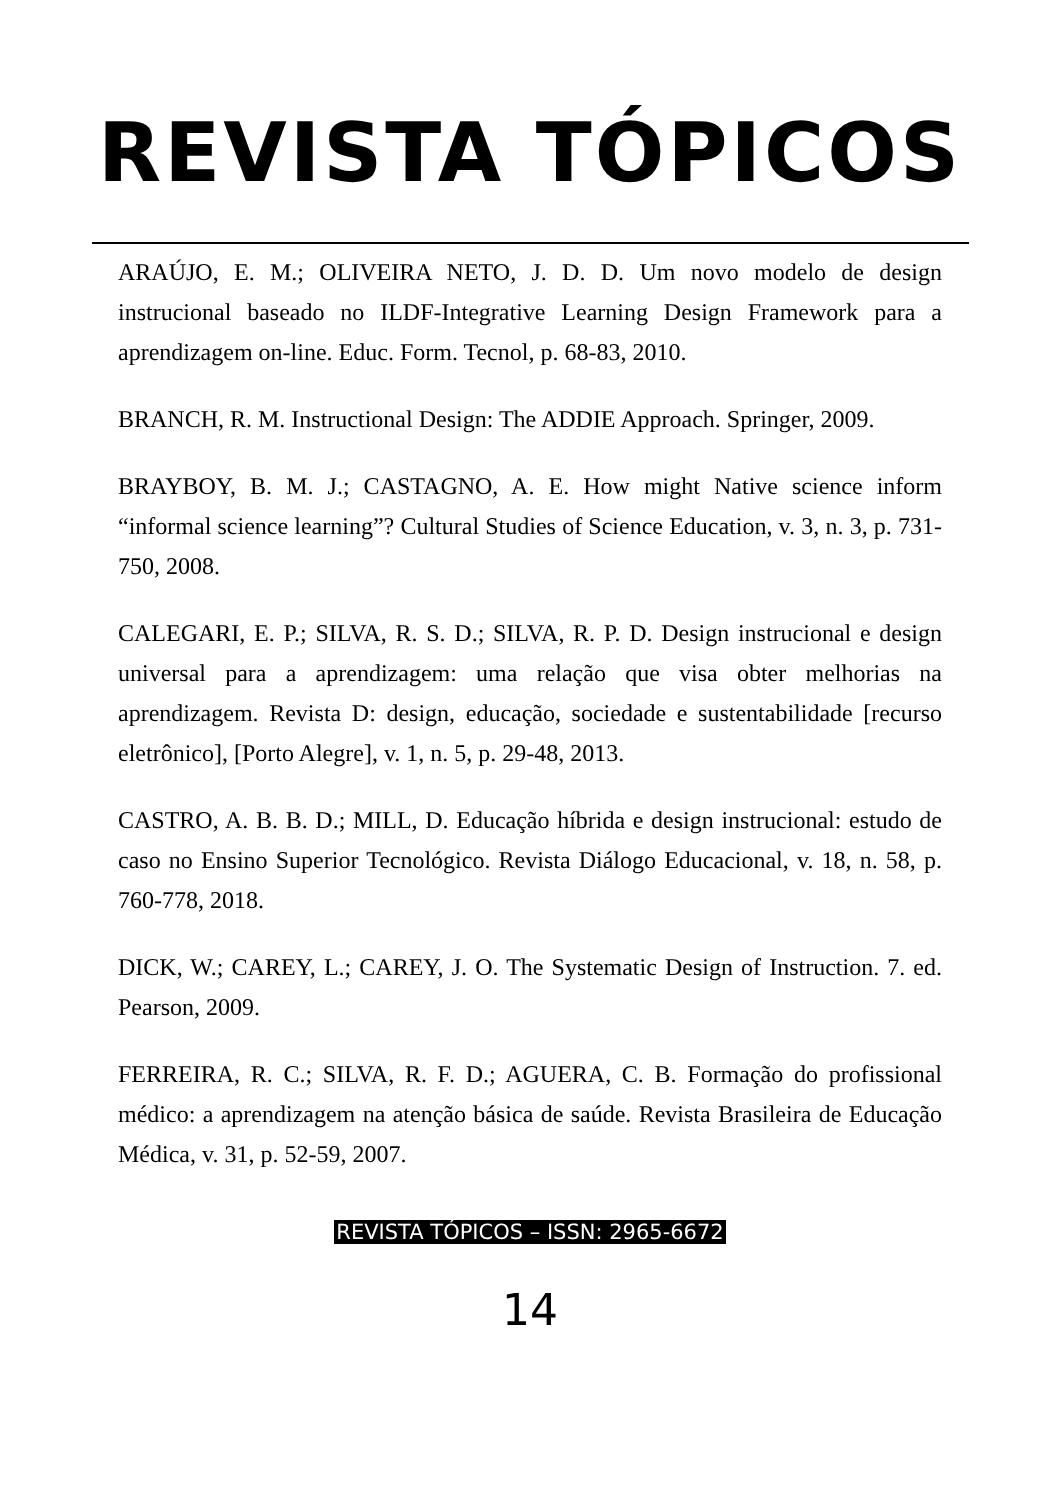REVISTA TÓPICOS
ARAÚJO, E. M.; OLIVEIRA NETO, J. D. D. Um novo modelo de design instrucional baseado no ILDF-Integrative Learning Design Framework para a aprendizagem on-line. Educ. Form. Tecnol, p. 68-83, 2010.
BRANCH, R. M. Instructional Design: The ADDIE Approach. Springer, 2009.
BRAYBOY, B. M. J.; CASTAGNO, A. E. How might Native science inform “informal science learning”? Cultural Studies of Science Education, v. 3, n. 3, p. 731-750, 2008.
CALEGARI, E. P.; SILVA, R. S. D.; SILVA, R. P. D. Design instrucional e design universal para a aprendizagem: uma relação que visa obter melhorias na aprendizagem. Revista D: design, educação, sociedade e sustentabilidade [recurso eletrônico], [Porto Alegre], v. 1, n. 5, p. 29-48, 2013.
CASTRO, A. B. B. D.; MILL, D. Educação híbrida e design instrucional: estudo de caso no Ensino Superior Tecnológico. Revista Diálogo Educacional, v. 18, n. 58, p. 760-778, 2018.
DICK, W.; CAREY, L.; CAREY, J. O. The Systematic Design of Instruction. 7. ed. Pearson, 2009.
FERREIRA, R. C.; SILVA, R. F. D.; AGUERA, C. B. Formação do profissional médico: a aprendizagem na atenção básica de saúde. Revista Brasileira de Educação Médica, v. 31, p. 52-59, 2007.
REVISTA TÓPICOS – ISSN: 2965-6672
14